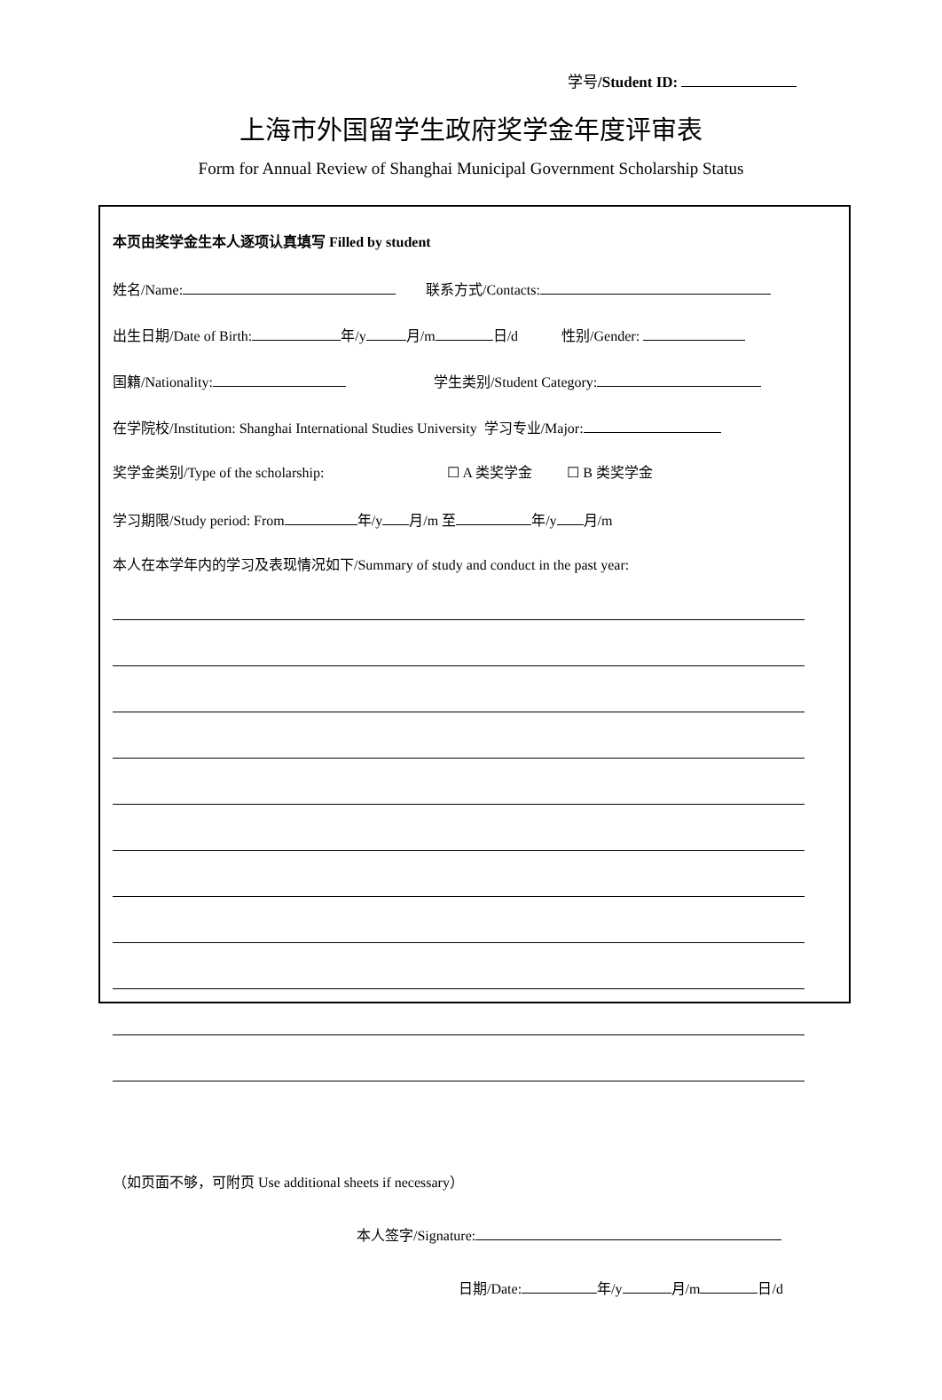学号/Student ID:
上海市外国留学生政府奖学金年度评审表
Form for Annual Review of Shanghai Municipal Government Scholarship Status
本页由奖学金生本人逐项认真填写 Filled by student
姓名/Name: 联系方式/Contacts:
出生日期/Date of Birth: 年/y 月/m 日/d 性别/Gender:
国籍/Nationality: 学生类别/Student Category:
在学院校/Institution: Shanghai International Studies University 学习专业/Major:
奖学金类别/Type of the scholarship: ☐ A 类奖学金 ☐ B 类奖学金
学习期限/Study period: From 年/y 月/m 至 年/y 月/m
本人在本学年内的学习及表现情况如下/Summary of study and conduct in the past year:
（如页面不够，可附页 Use additional sheets if necessary）
本人签字/Signature:
日期/Date: 年/y 月/m 日/d